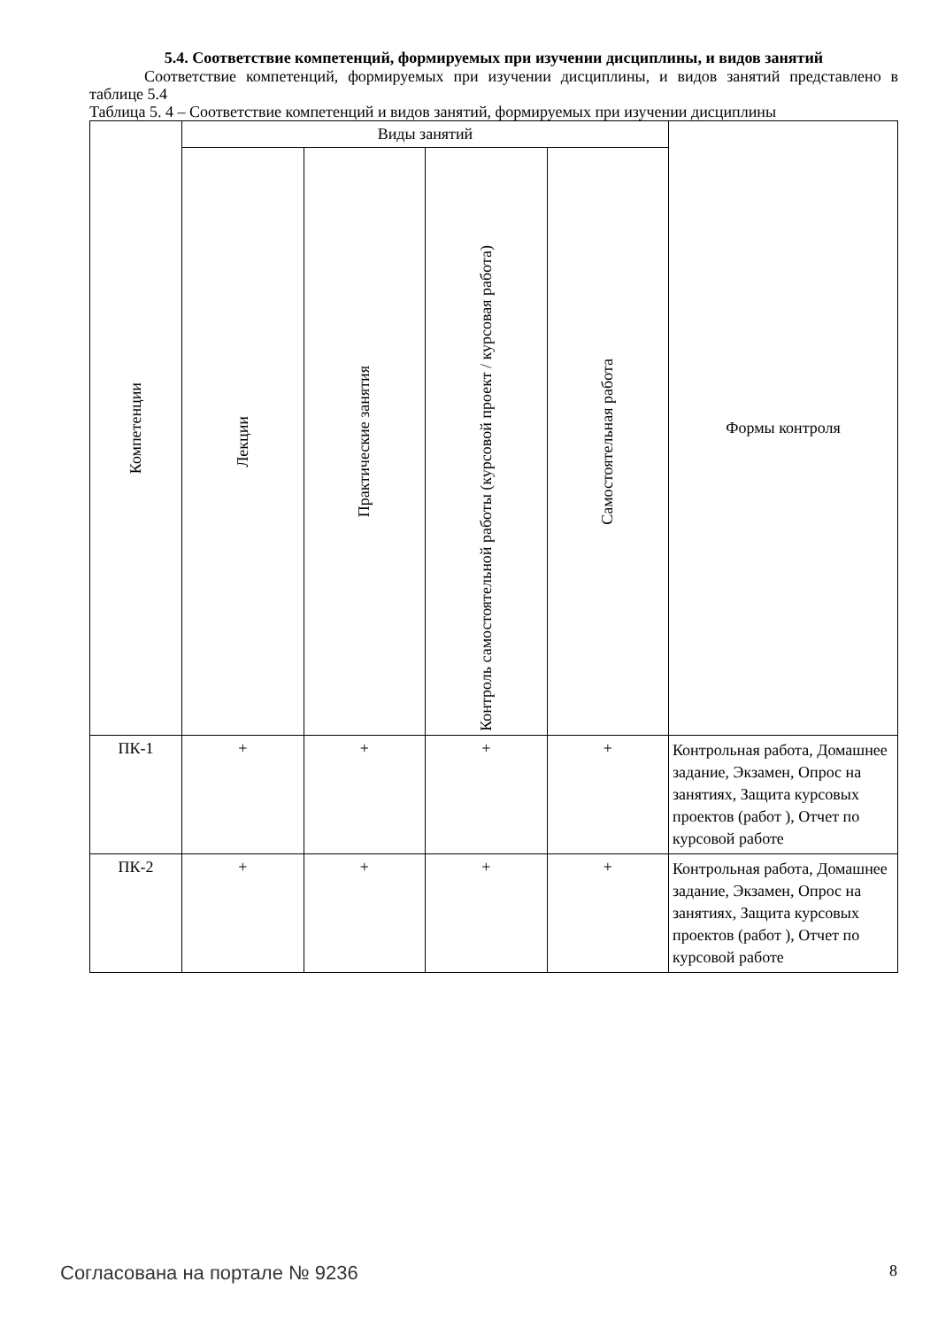5.4. Соответствие компетенций, формируемых при изучении дисциплины, и видов занятий
Соответствие компетенций, формируемых при изучении дисциплины, и видов занятий представлено в таблице 5.4
Таблица 5. 4 – Соответствие компетенций и видов занятий, формируемых при изучении дисциплины
| Компетенции | Виды занятий | | | | Формы контроля |
| --- | --- | --- | --- | --- | --- |
| | Лекции | Практические занятия | Контроль самостоятельной работы (курсовой проект / курсовая работа) | Самостоятельная работа | |
| ПК-1 | + | + | + | + | Контрольная работа, Домашнее задание, Экзамен, Опрос на занятиях, Защита курсовых проектов (работ ), Отчет по курсовой работе |
| ПК-2 | + | + | + | + | Контрольная работа, Домашнее задание, Экзамен, Опрос на занятиях, Защита курсовых проектов (работ ), Отчет по курсовой работе |
Согласована на портале № 9236 8